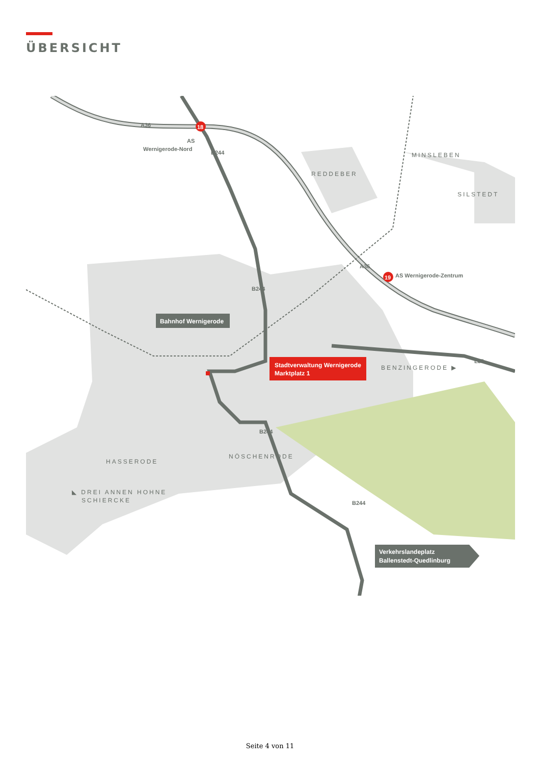ÜBERSICHT
Stadtverwaltung Wernigerode
Marktplatz 1
Bahnhof Wernigerode
Verkehrslandeplatz
Ballenstedt-Quedlinburg
18
19
A36
A36
B244
B244
B244
B244
L85
AS
Wernigerode-Nord
AS Wernigerode-Zentrum
REDDEBER
MINSLEBEN
SILSTEDT
BENZINGERODE ▶
HASSERODE
NÖSCHENRODE
◣ DREI ANNEN HOHNE
SCHIERCKE
Seite 4 von 11